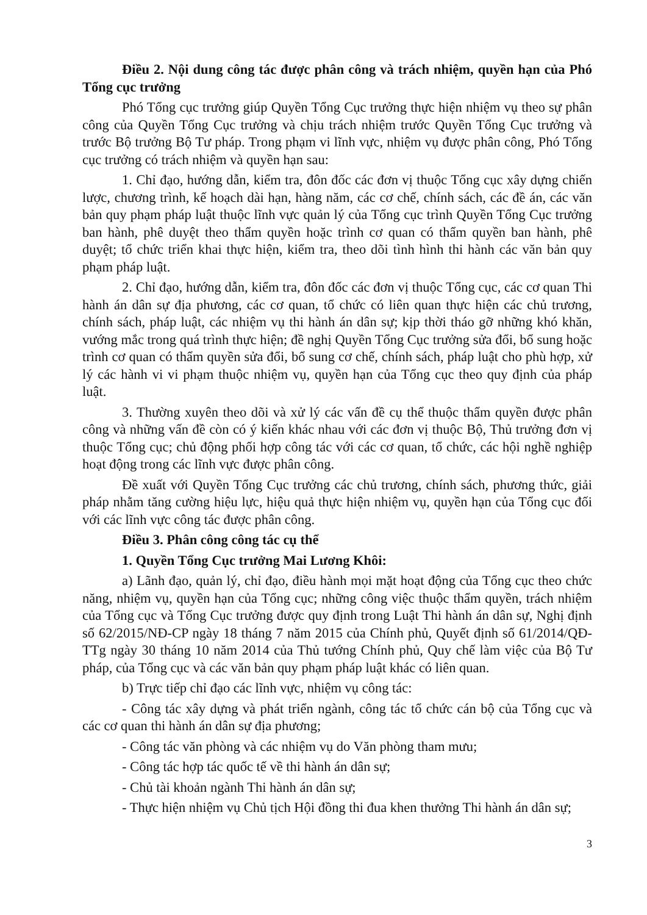Điều 2. Nội dung công tác được phân công và trách nhiệm, quyền hạn của Phó Tổng cục trưởng
Phó Tổng cục trưởng giúp Quyền Tổng Cục trưởng thực hiện nhiệm vụ theo sự phân công của Quyền Tổng Cục trưởng và chịu trách nhiệm trước Quyền Tổng Cục trưởng và trước Bộ trưởng Bộ Tư pháp. Trong phạm vi lĩnh vực, nhiệm vụ được phân công, Phó Tổng cục trưởng có trách nhiệm và quyền hạn sau:
1. Chỉ đạo, hướng dẫn, kiểm tra, đôn đốc các đơn vị thuộc Tổng cục xây dựng chiến lược, chương trình, kế hoạch dài hạn, hàng năm, các cơ chế, chính sách, các đề án, các văn bản quy phạm pháp luật thuộc lĩnh vực quản lý của Tổng cục trình Quyền Tổng Cục trưởng ban hành, phê duyệt theo thẩm quyền hoặc trình cơ quan có thẩm quyền ban hành, phê duyệt; tổ chức triển khai thực hiện, kiểm tra, theo dõi tình hình thi hành các văn bản quy phạm pháp luật.
2. Chỉ đạo, hướng dẫn, kiểm tra, đôn đốc các đơn vị thuộc Tổng cục, các cơ quan Thi hành án dân sự địa phương, các cơ quan, tổ chức có liên quan thực hiện các chủ trương, chính sách, pháp luật, các nhiệm vụ thi hành án dân sự; kịp thời tháo gỡ những khó khăn, vướng mắc trong quá trình thực hiện; đề nghị Quyền Tổng Cục trưởng sửa đổi, bổ sung hoặc trình cơ quan có thẩm quyền sửa đổi, bổ sung cơ chế, chính sách, pháp luật cho phù hợp, xử lý các hành vi vi phạm thuộc nhiệm vụ, quyền hạn của Tổng cục theo quy định của pháp luật.
3. Thường xuyên theo dõi và xử lý các vấn đề cụ thể thuộc thẩm quyền được phân công và những vấn đề còn có ý kiến khác nhau với các đơn vị thuộc Bộ, Thủ trưởng đơn vị thuộc Tổng cục; chủ động phối hợp công tác với các cơ quan, tổ chức, các hội nghề nghiệp hoạt động trong các lĩnh vực được phân công.
Đề xuất với Quyền Tổng Cục trưởng các chủ trương, chính sách, phương thức, giải pháp nhằm tăng cường hiệu lực, hiệu quả thực hiện nhiệm vụ, quyền hạn của Tổng cục đối với các lĩnh vực công tác được phân công.
Điều 3. Phân công công tác cụ thể
1. Quyền Tổng Cục trưởng Mai Lương Khôi:
a) Lãnh đạo, quản lý, chỉ đạo, điều hành mọi mặt hoạt động của Tổng cục theo chức năng, nhiệm vụ, quyền hạn của Tổng cục; những công việc thuộc thẩm quyền, trách nhiệm của Tổng cục và Tổng Cục trưởng được quy định trong Luật Thi hành án dân sự, Nghị định số 62/2015/NĐ-CP ngày 18 tháng 7 năm 2015 của Chính phủ, Quyết định số 61/2014/QĐ-TTg ngày 30 tháng 10 năm 2014 của Thủ tướng Chính phủ, Quy chế làm việc của Bộ Tư pháp, của Tổng cục và các văn bản quy phạm pháp luật khác có liên quan.
b) Trực tiếp chỉ đạo các lĩnh vực, nhiệm vụ công tác:
- Công tác xây dựng và phát triển ngành, công tác tổ chức cán bộ của Tổng cục và các cơ quan thi hành án dân sự địa phương;
- Công tác văn phòng và các nhiệm vụ do Văn phòng tham mưu;
- Công tác hợp tác quốc tế về thi hành án dân sự;
- Chủ tài khoản ngành Thi hành án dân sự;
- Thực hiện nhiệm vụ Chủ tịch Hội đồng thi đua khen thưởng Thi hành án dân sự;
3